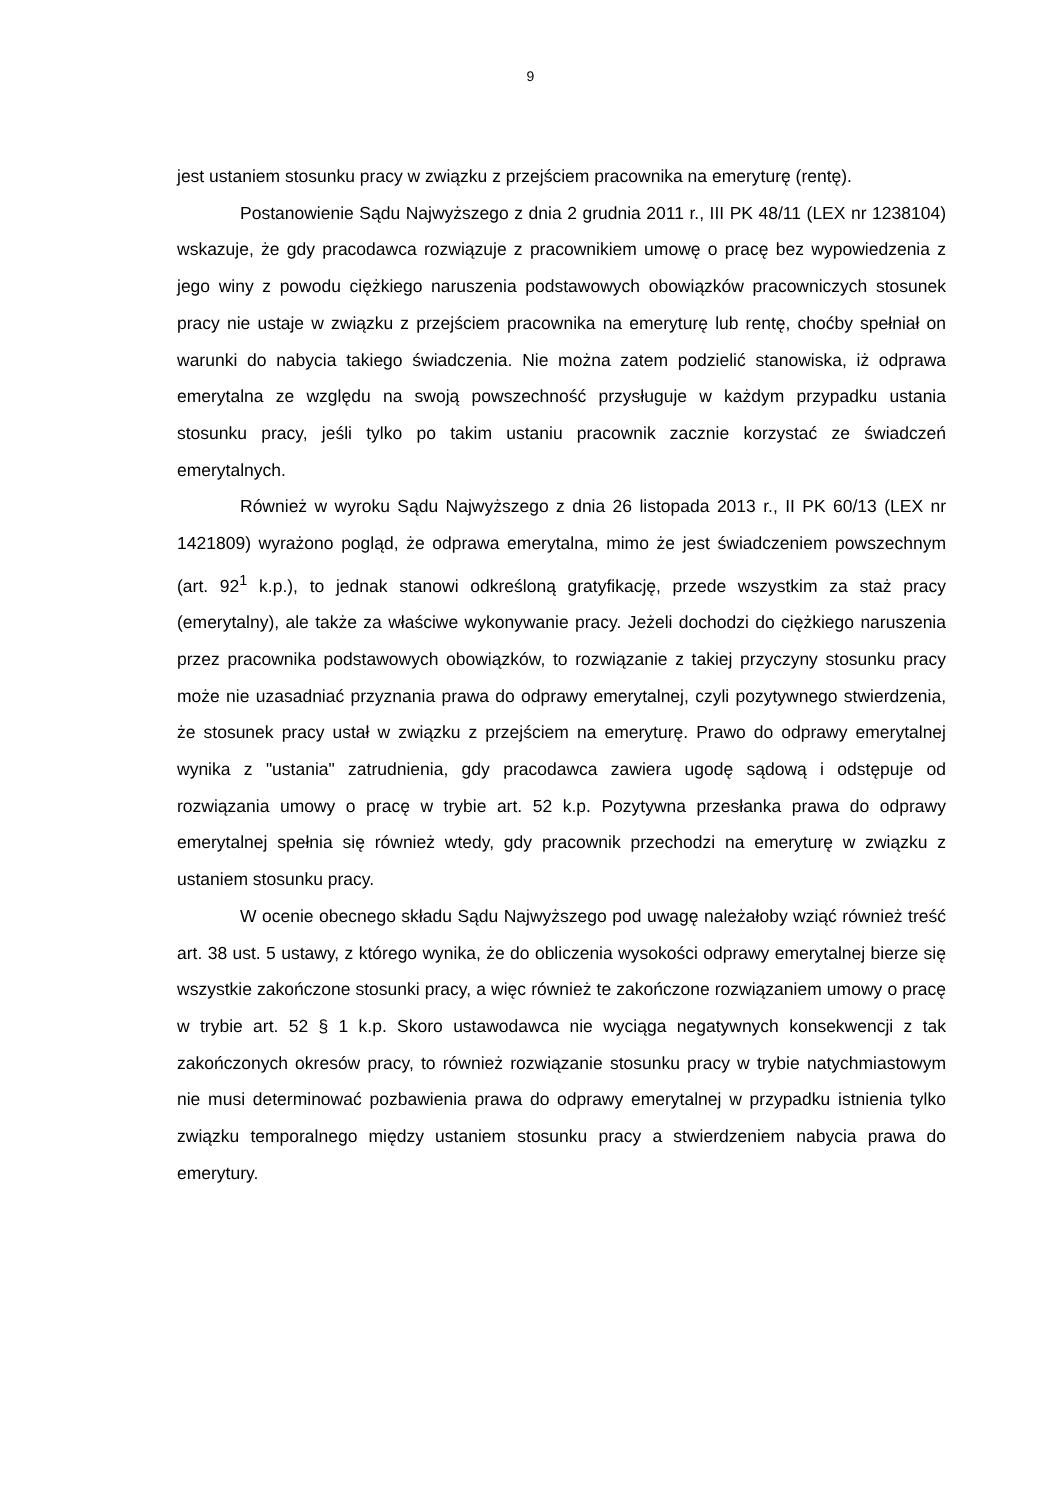9
jest ustaniem stosunku pracy w związku z przejściem pracownika na emeryturę (rentę).
Postanowienie Sądu Najwyższego z dnia 2 grudnia 2011 r., III PK 48/11 (LEX nr 1238104) wskazuje, że gdy pracodawca rozwiązuje z pracownikiem umowę o pracę bez wypowiedzenia z jego winy z powodu ciężkiego naruszenia podstawowych obowiązków pracowniczych stosunek pracy nie ustaje w związku z przejściem pracownika na emeryturę lub rentę, choćby spełniał on warunki do nabycia takiego świadczenia. Nie można zatem podzielić stanowiska, iż odprawa emerytalna ze względu na swoją powszechność przysługuje w każdym przypadku ustania stosunku pracy, jeśli tylko po takim ustaniu pracownik zacznie korzystać ze świadczeń emerytalnych.
Również w wyroku Sądu Najwyższego z dnia 26 listopada 2013 r., II PK 60/13 (LEX nr 1421809) wyrażono pogląd, że odprawa emerytalna, mimo że jest świadczeniem powszechnym (art. 92<sup>1</sup> k.p.), to jednak stanowi odkreśloną gratyfikację, przede wszystkim za staż pracy (emerytalny), ale także za właściwe wykonywanie pracy. Jeżeli dochodzi do ciężkiego naruszenia przez pracownika podstawowych obowiązków, to rozwiązanie z takiej przyczyny stosunku pracy może nie uzasadniać przyznania prawa do odprawy emerytalnej, czyli pozytywnego stwierdzenia, że stosunek pracy ustał w związku z przejściem na emeryturę. Prawo do odprawy emerytalnej wynika z "ustania" zatrudnienia, gdy pracodawca zawiera ugodę sądową i odstępuje od rozwiązania umowy o pracę w trybie art. 52 k.p. Pozytywna przesłanka prawa do odprawy emerytalnej spełnia się również wtedy, gdy pracownik przechodzi na emeryturę w związku z ustaniem stosunku pracy.
W ocenie obecnego składu Sądu Najwyższego pod uwagę należałoby wziąć również treść art. 38 ust. 5 ustawy, z którego wynika, że do obliczenia wysokości odprawy emerytalnej bierze się wszystkie zakończone stosunki pracy, a więc również te zakończone rozwiązaniem umowy o pracę w trybie art. 52 § 1 k.p. Skoro ustawodawca nie wyciąga negatywnych konsekwencji z tak zakończonych okresów pracy, to również rozwiązanie stosunku pracy w trybie natychmiastowym nie musi determinować pozbawienia prawa do odprawy emerytalnej w przypadku istnienia tylko związku temporalnego między ustaniem stosunku pracy a stwierdzeniem nabycia prawa do emerytury.